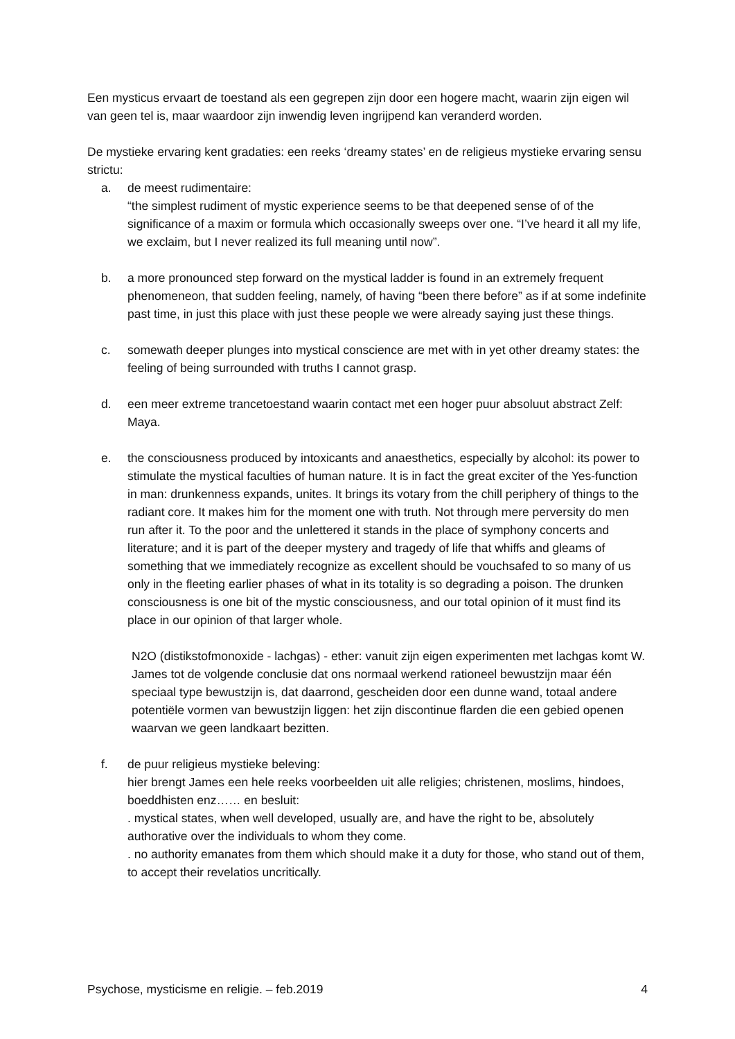Een mysticus ervaart de toestand als een gegrepen zijn door een hogere macht, waarin zijn eigen wil van geen tel is, maar waardoor zijn inwendig leven ingrijpend kan veranderd worden.
De mystieke ervaring kent gradaties: een reeks ‘dreamy states’ en de religieus mystieke ervaring sensu strictu:
a. de meest rudimentaire:
“the simplest rudiment of mystic experience seems to be that deepened sense of of the significance of a maxim or formula which occasionally sweeps over one. “I’ve heard it all my life, we exclaim, but I never realized its full meaning until now”.
b. a more pronounced step forward on the mystical ladder is found in an extremely frequent phenomeneon, that sudden feeling, namely, of having “been there before” as if at some indefinite past time, in just this place with just these people we were already saying just these things.
c. somewath deeper plunges into mystical conscience are met with in yet other dreamy states: the feeling of being surrounded with truths I cannot grasp.
d. een meer extreme trancetoestand waarin contact met een hoger puur absoluut abstract Zelf: Maya.
e. the consciousness produced by intoxicants and anaesthetics, especially by alcohol: its power to stimulate the mystical faculties of human nature. It is in fact the great exciter of the Yes-function in man: drunkenness expands, unites. It brings its votary from the chill periphery of things to the radiant core. It makes him for the moment one with truth. Not through mere perversity do men run after it. To the poor and the unlettered it stands in the place of symphony concerts and literature; and it is part of the deeper mystery and tragedy of life that whiffs and gleams of something that we immediately recognize as excellent should be vouchsafed to so many of us only in the fleeting earlier phases of what in its totality is so degrading a poison. The drunken consciousness is one bit of the mystic consciousness, and our total opinion of it must find its place in our opinion of that larger whole.
N2O (distikstofmonoxide - lachgas) - ether: vanuit zijn eigen experimenten met lachgas komt W. James tot de volgende conclusie dat ons normaal werkend rationeel bewustzijn maar één speciaal type bewustzijn is, dat daarrond, gescheiden door een dunne wand, totaal andere potentiële vormen van bewustzijn liggen: het zijn discontinue flarden die een gebied openen waarvan we geen landkaart bezitten.
f. de puur religieus mystieke beleving:
hier brengt James een hele reeks voorbeelden uit alle religies; christenen, moslims, hindoes, boeddhisten enz…… en besluit:
. mystical states, when well developed, usually are, and have the right to be, absolutely authorative over the individuals to whom they come.
. no authority emanates from them which should make it a duty for those, who stand out of them, to accept their revelatios uncritically.
Psychose, mysticisme en religie. – feb.2019 4